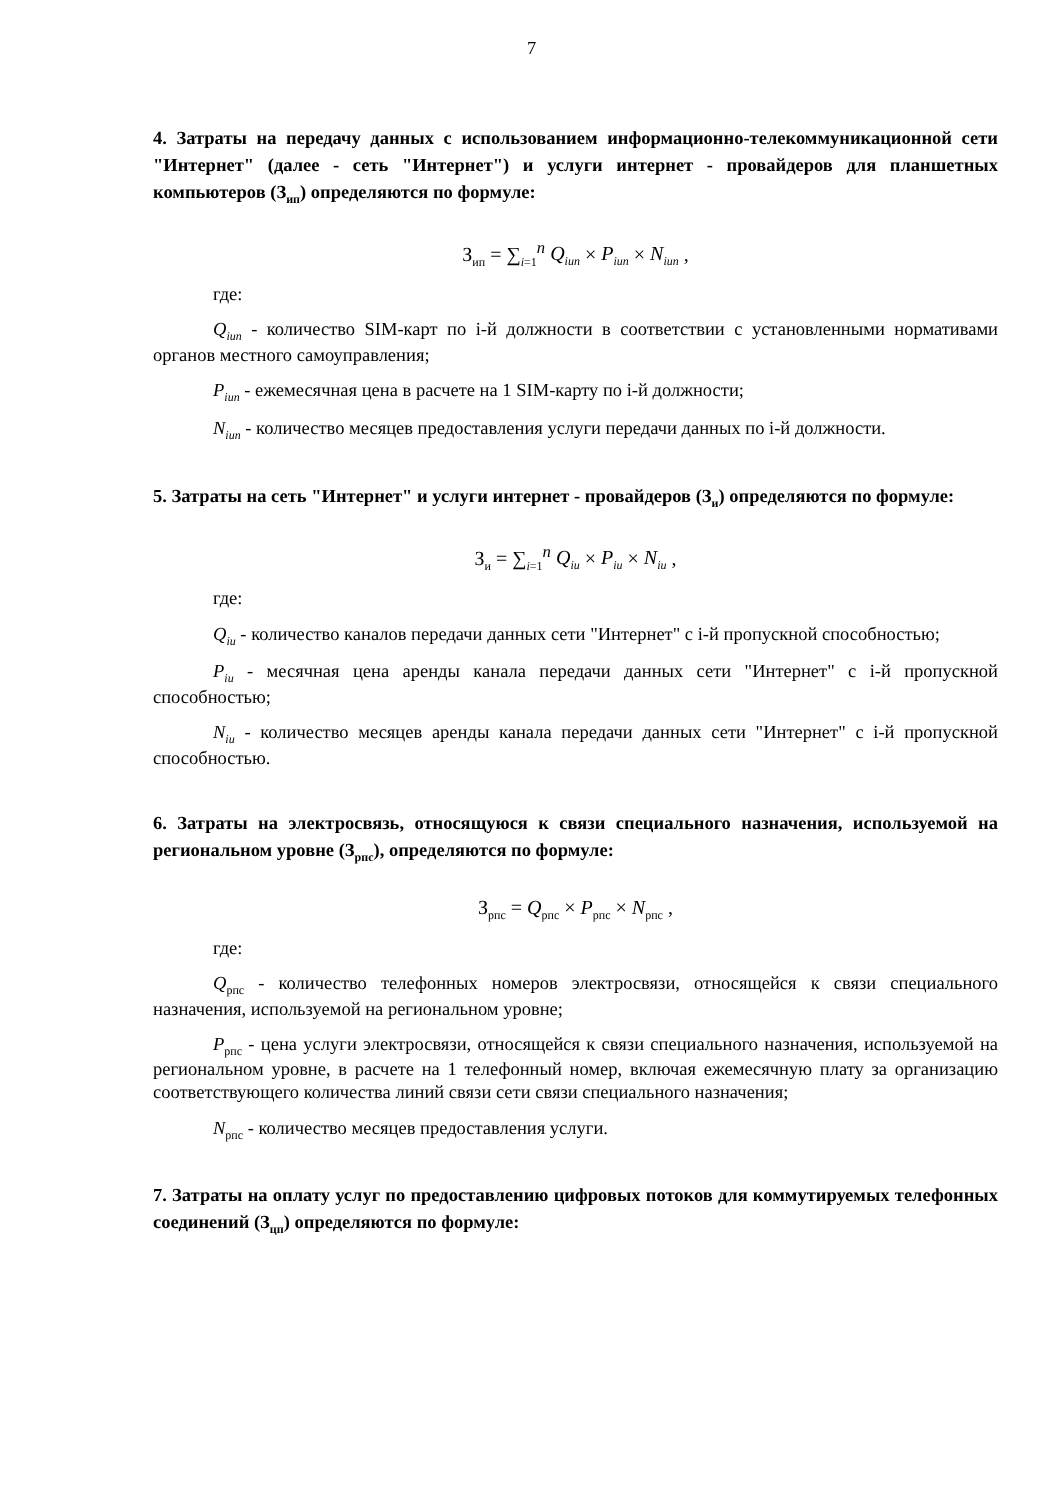7
4. Затраты на передачу данных с использованием информационно-телекоммуникационной сети "Интернет" (далее - сеть "Интернет") и услуги интернет - провайдеров для планшетных компьютеров (З<sub>ип</sub>) определяются по формуле:
З<sub>ип</sub> = ∑<sub>i=1</sub><sup>n</sup> Q<sub>iun</sub> × P<sub>iun</sub> × N<sub>iun</sub> ,
где:
Q<sub>iun</sub> - количество SIM-карт по i-й должности в соответствии с установленными нормативами органов местного самоуправления;
P<sub>iun</sub> - ежемесячная цена в расчете на 1 SIM-карту по i-й должности;
N<sub>iun</sub> - количество месяцев предоставления услуги передачи данных по i-й должности.
5. Затраты на сеть "Интернет" и услуги интернет - провайдеров (З<sub>и</sub>) определяются по формуле:
З<sub>и</sub> = ∑<sub>i=1</sub><sup>n</sup> Q<sub>iu</sub> × P<sub>iu</sub> × N<sub>iu</sub> ,
где:
Q<sub>iu</sub> - количество каналов передачи данных сети "Интернет" с i-й пропускной способностью;
P<sub>iu</sub> - месячная цена аренды канала передачи данных сети "Интернет" с i-й пропускной способностью;
N<sub>iu</sub> - количество месяцев аренды канала передачи данных сети "Интернет" с i-й пропускной способностью.
6. Затраты на электросвязь, относящуюся к связи специального назначения, используемой на региональном уровне (З<sub>рпс</sub>), определяются по формуле:
З<sub>рпс</sub> = Q<sub>рпс</sub> × P<sub>рпс</sub> × N<sub>рпс</sub> ,
где:
Q<sub>рпс</sub> - количество телефонных номеров электросвязи, относящейся к связи специального назначения, используемой на региональном уровне;
P<sub>рпс</sub> - цена услуги электросвязи, относящейся к связи специального назначения, используемой на региональном уровне, в расчете на 1 телефонный номер, включая ежемесячную плату за организацию соответствующего количества линий связи сети связи специального назначения;
N<sub>рпс</sub> - количество месяцев предоставления услуги.
7. Затраты на оплату услуг по предоставлению цифровых потоков для коммутируемых телефонных соединений (З<sub>цп</sub>) определяются по формуле: